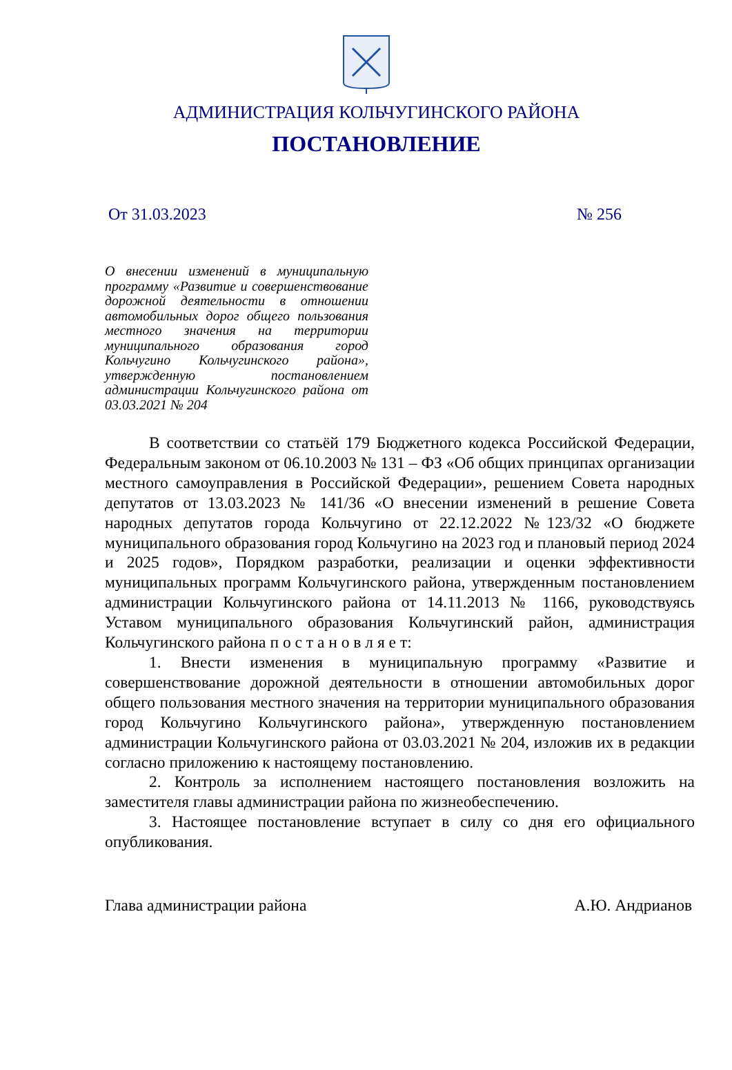АДМИНИСТРАЦИЯ КОЛЬЧУГИНСКОГО РАЙОНА
ПОСТАНОВЛЕНИЕ
От 31.03.2023 № 256
О внесении изменений в муниципальную программу «Развитие и совершенствование дорожной деятельности в отношении автомобильных дорог общего пользования местного значения на территории муниципального образования город Кольчугино Кольчугинского района», утвержденную постановлением администрации Кольчугинского района от 03.03.2021 № 204
В соответствии со статьёй 179 Бюджетного кодекса Российской Федерации, Федеральным законом от 06.10.2003 № 131 – ФЗ «Об общих принципах организации местного самоуправления в Российской Федерации», решением Совета народных депутатов от 13.03.2023 № 141/36 «О внесении изменений в решение Совета народных депутатов города Кольчугино от 22.12.2022 №123/32 «О бюджете муниципального образования город Кольчугино на 2023 год и плановый период 2024 и 2025 годов», Порядком разработки, реализации и оценки эффективности муниципальных программ Кольчугинского района, утвержденным постановлением администрации Кольчугинского района от 14.11.2013 № 1166, руководствуясь Уставом муниципального образования Кольчугинский район, администрация Кольчугинского района п о с т а н о в л я е т:
1. Внести изменения в муниципальную программу «Развитие и совершенствование дорожной деятельности в отношении автомобильных дорог общего пользования местного значения на территории муниципального образования город Кольчугино Кольчугинского района», утвержденную постановлением администрации Кольчугинского района от 03.03.2021 № 204, изложив их в редакции согласно приложению к настоящему постановлению.
2. Контроль за исполнением настоящего постановления возложить на заместителя главы администрации района по жизнеобеспечению.
3. Настоящее постановление вступает в силу со дня его официального опубликования.
Глава администрации района А.Ю. Андрианов